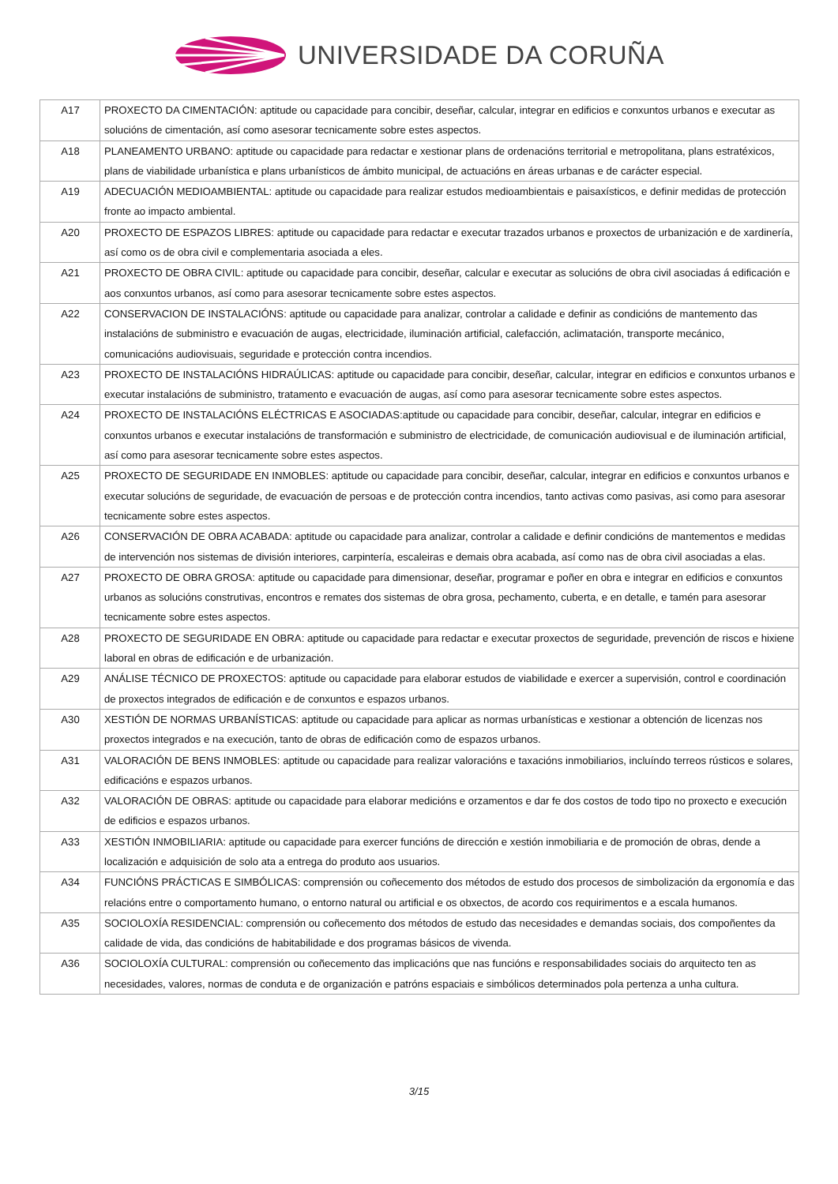UNIVERSIDADE DA CORUÑA
| A17 | PROXECTO DA CIMENTACIÓN: aptitude ou capacidade para concibir, deseñar, calcular, integrar en edificios e conxuntos urbanos e executar as solucións de cimentación, así como asesorar tecnicamente sobre estes aspectos. |
| A18 | PLANEAMENTO URBANO: aptitude ou capacidade para redactar e xestionar plans de ordenacións territorial e metropolitana, plans estratéxicos, plans de viabilidade urbanística e plans urbanísticos de ámbito municipal, de actuacións en áreas urbanas e de carácter especial. |
| A19 | ADECUACIÓN MEDIOAMBIENTAL: aptitude ou capacidade para realizar estudos medioambientais e paisaxísticos, e definir medidas de protección fronte ao impacto ambiental. |
| A20 | PROXECTO DE ESPAZOS LIBRES: aptitude ou capacidade para redactar e executar trazados urbanos e proxectos de urbanización e de xardinería, así como os de obra civil e complementaria asociada a eles. |
| A21 | PROXECTO DE OBRA CIVIL: aptitude ou capacidade para concibir, deseñar, calcular e executar as solucións de obra civil asociadas á edificación e aos conxuntos urbanos, así como para asesorar tecnicamente sobre estes aspectos. |
| A22 | CONSERVACION DE INSTALACIÓNS: aptitude ou capacidade para analizar, controlar a calidade e definir as condicións de mantemento das instalacións de subministro e evacuación de augas, electricidade, iluminación artificial, calefacción, aclimatación, transporte mecánico, comunicacións audiovisuais, seguridade e protección contra incendios. |
| A23 | PROXECTO DE INSTALACIÓNS HIDRAÚLICAS: aptitude ou capacidade para concibir, deseñar, calcular, integrar en edificios e conxuntos urbanos e executar instalacións de subministro, tratamento e evacuación de augas, así como para asesorar tecnicamente sobre estes aspectos. |
| A24 | PROXECTO DE INSTALACIÓNS ELÉCTRICAS E ASOCIADAS:aptitude ou capacidade para concibir, deseñar, calcular, integrar en edificios e conxuntos urbanos e executar instalacións de transformación e subministro de electricidade, de comunicación audiovisual e de iluminación artificial, así como para asesorar tecnicamente sobre estes aspectos. |
| A25 | PROXECTO DE SEGURIDADE EN INMOBLES: aptitude ou capacidade para concibir, deseñar, calcular, integrar en edificios e conxuntos urbanos e executar solucións de seguridade, de evacuación de persoas e de protección contra incendios, tanto activas como pasivas, asi como para asesorar tecnicamente sobre estes aspectos. |
| A26 | CONSERVACIÓN DE OBRA ACABADA: aptitude ou capacidade para analizar, controlar a calidade e definir condicións de mantementos e medidas de intervención nos sistemas de división interiores, carpintería, escaleiras e demais obra acabada, así como nas de obra civil asociadas a elas. |
| A27 | PROXECTO DE OBRA GROSA: aptitude ou capacidade para dimensionar, deseñar, programar e poñer en obra e integrar en edificios e conxuntos urbanos as solucións construtivas, encontros e remates dos sistemas de obra grosa, pechamento, cuberta, e en detalle, e tamén para asesorar tecnicamente sobre estes aspectos. |
| A28 | PROXECTO DE SEGURIDADE EN OBRA: aptitude ou capacidade para redactar e executar proxectos de seguridade, prevención de riscos e hixiene laboral en obras de edificación e de urbanización. |
| A29 | ANÁLISE TÉCNICO DE PROXECTOS: aptitude ou capacidade para elaborar estudos de viabilidade e exercer a supervisión, control e coordinación de proxectos integrados de edificación e de conxuntos e espazos urbanos. |
| A30 | XESTIÓN DE NORMAS URBANÍSTICAS: aptitude ou capacidade para aplicar as normas urbanísticas e xestionar a obtención de licenzas nos proxectos integrados e na execución, tanto de obras de edificación como de espazos urbanos. |
| A31 | VALORACIÓN DE BENS INMOBLES: aptitude ou capacidade para realizar valoracións e taxacións inmobiliarios, incluíndo terreos rústicos e solares, edificacións e espazos urbanos. |
| A32 | VALORACIÓN DE OBRAS: aptitude ou capacidade para elaborar medicións e orzamentos e dar fe dos costos de todo tipo no proxecto e execución de edificios e espazos urbanos. |
| A33 | XESTIÓN INMOBILIARIA: aptitude ou capacidade para exercer funcións de dirección e xestión inmobiliaria e de promoción de obras, dende a localización e adquisición de solo ata a entrega do produto aos usuarios. |
| A34 | FUNCIÓNS PRÁCTICAS E SIMBÓLICAS: comprensión ou coñecemento dos métodos de estudo dos procesos de simbolización da ergonomía e das relacións entre o comportamento humano, o entorno natural ou artificial e os obxectos, de acordo cos requirimentos e a escala humanos. |
| A35 | SOCIOLOXÍA RESIDENCIAL: comprensión ou coñecemento dos métodos de estudo das necesidades e demandas sociais, dos compoñentes da calidade de vida, das condicións de habitabilidade e dos programas básicos de vivenda. |
| A36 | SOCIOLOXÍA CULTURAL: comprensión ou coñecemento das implicacións que nas funcións e responsabilidades sociais do arquitecto ten as necesidades, valores, normas de conduta e de organización e patróns espaciais e simbólicos determinados pola pertenza a unha cultura. |
3/15